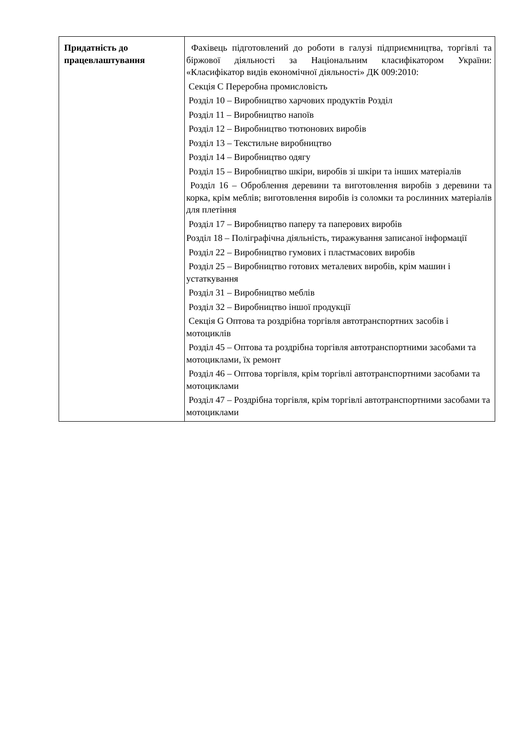| Придатність до працевлаштування | Фахівець підготовлений до роботи в галузі підприємництва, торгівлі та біржової діяльності за Національним класифікатором України: «Класифікатор видів економічної діяльності» ДК 009:2010: Секція С Переробна промисловість Розділ 10 – Виробництво харчових продуктів Розділ Розділ 11 – Виробництво напоїв Розділ 12 – Виробництво тютюнових виробів Розділ 13 – Текстильне виробництво Розділ 14 – Виробництво одягу Розділ 15 – Виробництво шкіри, виробів зі шкіри та інших матеріалів Розділ 16 – Оброблення деревини та виготовлення виробів з деревини та корка, крім меблів; виготовлення виробів із соломки та рослинних матеріалів для плетіння Розділ 17 – Виробництво паперу та паперових виробів Розділ 18 – Поліграфічна діяльність, тиражування записаної інформації Розділ 22 – Виробництво гумових і пластмасових виробів Розділ 25 – Виробництво готових металевих виробів, крім машин і устаткування Розділ 31 – Виробництво меблів Розділ 32 – Виробництво іншої продукції Секція G Оптова та роздрібна торгівля автотранспортних засобів і мотоциклів Розділ 45 – Оптова та роздрібна торгівля автотранспортними засобами та мотоциклами, їх ремонт Розділ 46 – Оптова торгівля, крім торгівлі автотранспортними засобами та мотоциклами Розділ 47 – Роздрібна торгівля, крім торгівлі автотранспортними засобами та мотоциклами |